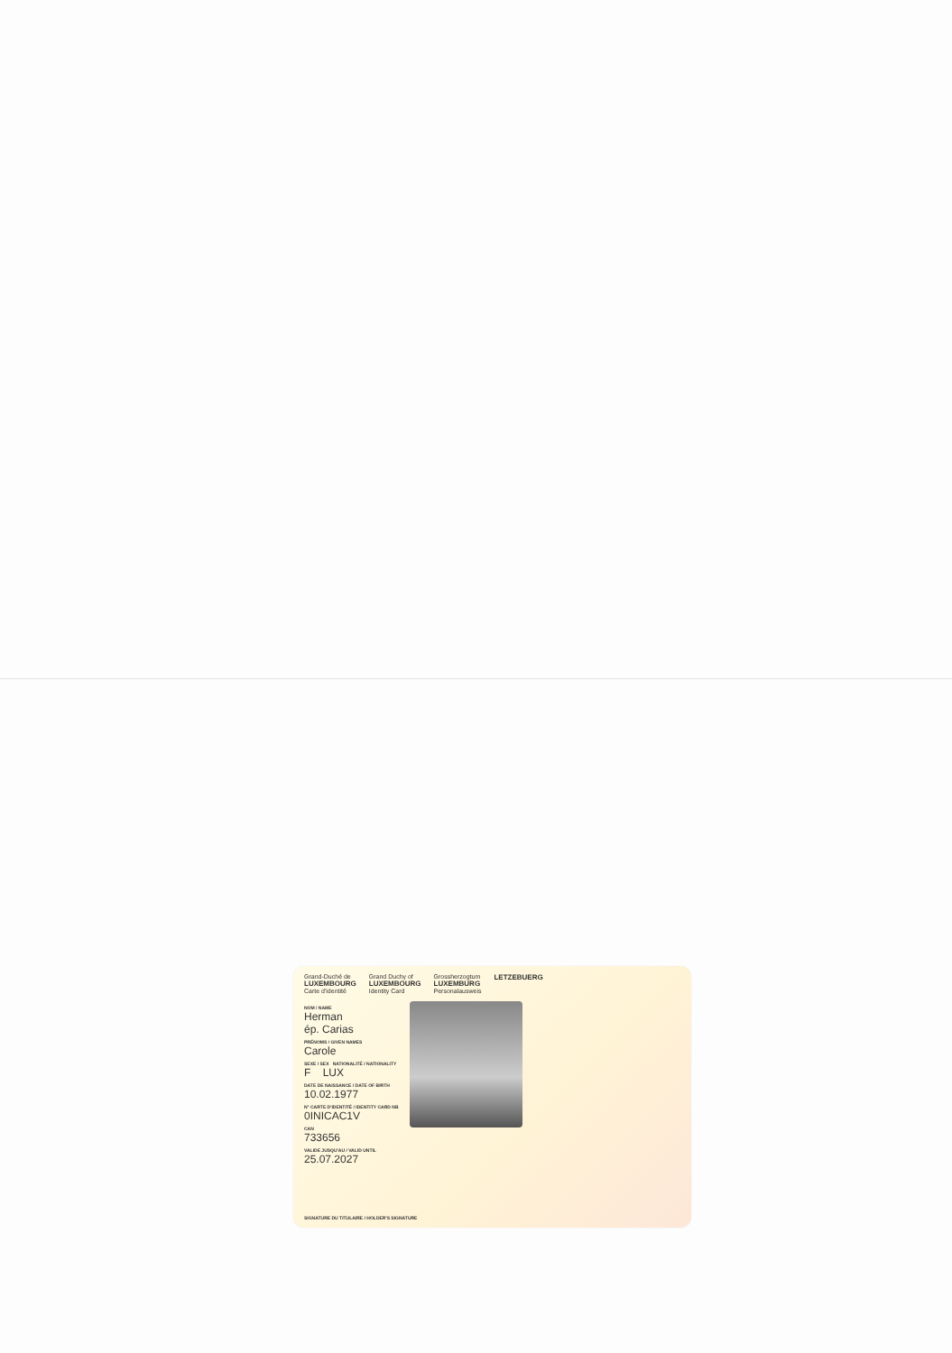Grand-Duché de
LUXEMBOURG
Carte d'identité
Grand Duchy of
LUXEMBOURG
Identity Card
Grossherzogtum
LUXEMBURG
Personalausweis
LETZEBUERG
NOM / NAME
Herman
ép. Carias
PRÉNOMS / GIVEN NAMES
Carole
SEXE / SEX NATIONALITÉ / NATIONALITY
F LUX
DATE DE NAISSANCE / DATE OF BIRTH
10.02.1977
N° CARTE D'IDENTITÉ / IDENTITY CARD NB
0INICAC1V
CAN
733656
VALIDE JUSQU'AU / VALID UNTIL
25.07.2027
SIGNATURE DU TITULAIRE / HOLDER'S SIGNATURE